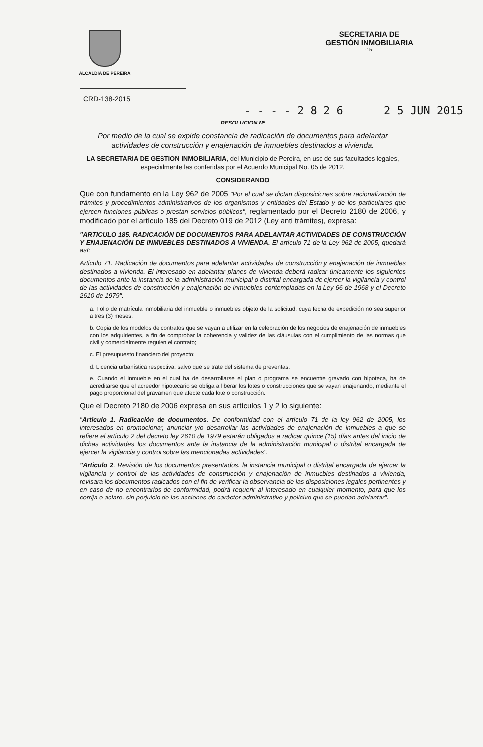ALCALDIA DE PEREIRA
SECRETARIA DE
GESTIÓN INMOBILIARIA
-15-
CRD-138-2015
- - - - 2 8 2 6 2 5 JUN 2015
RESOLUCION Nº
Por medio de la cual se expide constancia de radicación de documentos para adelantar actividades de construcción y enajenación de inmuebles destinados a vivienda.
LA SECRETARIA DE GESTION INMOBILIARIA, del Municipio de Pereira, en uso de sus facultades legales, especialmente las conferidas por el Acuerdo Municipal No. 05 de 2012.
CONSIDERANDO
Que con fundamento en la Ley 962 de 2005 "Por el cual se dictan disposiciones sobre racionalización de trámites y procedimientos administrativos de los organismos y entidades del Estado y de los particulares que ejercen funciones públicas o prestan servicios públicos", reglamentado por el Decreto 2180 de 2006, y modificado por el artículo 185 del Decreto 019 de 2012 (Ley anti trámites), expresa:
"ARTICULO 185. RADICACIÓN DE DOCUMENTOS PARA ADELANTAR ACTIVIDADES DE CONSTRUCCIÓN Y ENAJENACIÓN DE INMUEBLES DESTINADOS A VIVIENDA. El artículo 71 de la Ley 962 de 2005, quedará así:
Articulo 71. Radicación de documentos para adelantar actividades de construcción y enajenación de inmuebles destinados a vivienda. El interesado en adelantar planes de vivienda deberá radicar únicamente los siguientes documentos ante la instancia de la administración municipal o distrital encargada de ejercer la vigilancia y control de las actividades de construcción y enajenación de inmuebles contempladas en la Ley 66 de 1968 y el Decreto 2610 de 1979".
a. Folio de matrícula inmobiliaria del inmueble o inmuebles objeto de la solicitud, cuya fecha de expedición no sea superior a tres (3) meses;
b. Copia de los modelos de contratos que se vayan a utilizar en la celebración de los negocios de enajenación de inmuebles con los adquirientes, a fin de comprobar la coherencia y validez de las cláusulas con el cumplimiento de las normas que civil y comercialmente regulen el contrato;
c. El presupuesto financiero del proyecto;
d. Licencia urbanística respectiva, salvo que se trate del sistema de preventas:
e. Cuando el inmueble en el cual ha de desarrollarse el plan o programa se encuentre gravado con hipoteca, ha de acreditarse que el acreedor hipotecario se obliga a liberar los lotes o construcciones que se vayan enajenando, mediante el pago proporcional del gravamen que afecte cada lote o construcción.
Que el Decreto 2180 de 2006 expresa en sus artículos 1 y 2 lo siguiente:
"Articulo 1. Radicación de documentos. De conformidad con el artículo 71 de la ley 962 de 2005, los interesados en promocionar, anunciar y/o desarrollar las actividades de enajenación de inmuebles a que se refiere el artículo 2 del decreto ley 2610 de 1979 estarán obligados a radicar quince (15) días antes del inicio de dichas actividades los documentos ante la instancia de la administración municipal o distrital encargada de ejercer la vigilancia y control sobre las mencionadas actividades".
"Articulo 2. Revisión de los documentos presentados. la instancia municipal o distrital encargada de ejercer la vigilancia y control de las actividades de construcción y enajenación de inmuebles destinados a vivienda, revisara los documentos radicados con el fin de verificar la observancia de las disposiciones legales pertinentes y en caso de no encontrarlos de conformidad, podrá requerir al interesado en cualquier momento, para que los corrija o aclare, sin perjuicio de las acciones de carácter administrativo y policivo que se puedan adelantar".